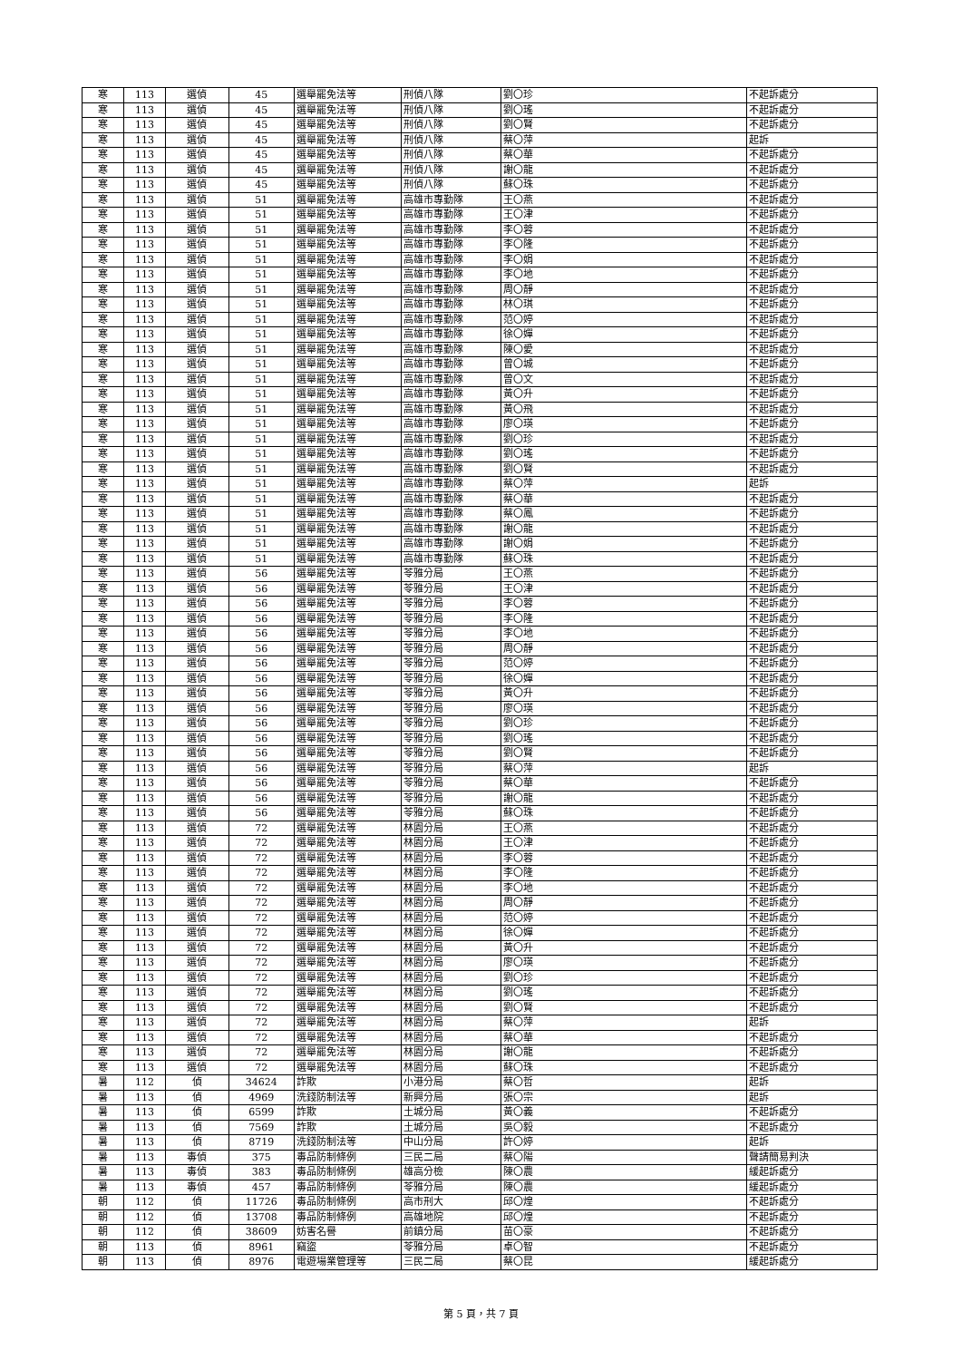| 寒 | 113 | 選偵 | 45 | 選舉罷免法等 | 刑偵八隊 | 劉〇珍 | 不起訴處分 |
| 寒 | 113 | 選偵 | 45 | 選舉罷免法等 | 刑偵八隊 | 劉〇瑤 | 不起訴處分 |
| 寒 | 113 | 選偵 | 45 | 選舉罷免法等 | 刑偵八隊 | 劉〇賢 | 不起訴處分 |
| 寒 | 113 | 選偵 | 45 | 選舉罷免法等 | 刑偵八隊 | 蔡〇萍 | 起訴 |
| 寒 | 113 | 選偵 | 45 | 選舉罷免法等 | 刑偵八隊 | 蔡〇華 | 不起訴處分 |
| 寒 | 113 | 選偵 | 45 | 選舉罷免法等 | 刑偵八隊 | 謝〇龍 | 不起訴處分 |
| 寒 | 113 | 選偵 | 45 | 選舉罷免法等 | 刑偵八隊 | 蘇〇珠 | 不起訴處分 |
| 寒 | 113 | 選偵 | 51 | 選舉罷免法等 | 高雄市專勤隊 | 王〇燕 | 不起訴處分 |
| 寒 | 113 | 選偵 | 51 | 選舉罷免法等 | 高雄市專勤隊 | 王〇津 | 不起訴處分 |
| 寒 | 113 | 選偵 | 51 | 選舉罷免法等 | 高雄市專勤隊 | 李〇蓉 | 不起訴處分 |
| 寒 | 113 | 選偵 | 51 | 選舉罷免法等 | 高雄市專勤隊 | 李〇隆 | 不起訴處分 |
| 寒 | 113 | 選偵 | 51 | 選舉罷免法等 | 高雄市專勤隊 | 李〇娟 | 不起訴處分 |
| 寒 | 113 | 選偵 | 51 | 選舉罷免法等 | 高雄市專勤隊 | 李〇地 | 不起訴處分 |
| 寒 | 113 | 選偵 | 51 | 選舉罷免法等 | 高雄市專勤隊 | 周〇靜 | 不起訴處分 |
| 寒 | 113 | 選偵 | 51 | 選舉罷免法等 | 高雄市專勤隊 | 林〇琪 | 不起訴處分 |
| 寒 | 113 | 選偵 | 51 | 選舉罷免法等 | 高雄市專勤隊 | 范〇婷 | 不起訴處分 |
| 寒 | 113 | 選偵 | 51 | 選舉罷免法等 | 高雄市專勤隊 | 徐〇嬋 | 不起訴處分 |
| 寒 | 113 | 選偵 | 51 | 選舉罷免法等 | 高雄市專勤隊 | 陳〇愛 | 不起訴處分 |
| 寒 | 113 | 選偵 | 51 | 選舉罷免法等 | 高雄市專勤隊 | 曾〇城 | 不起訴處分 |
| 寒 | 113 | 選偵 | 51 | 選舉罷免法等 | 高雄市專勤隊 | 曾〇文 | 不起訴處分 |
| 寒 | 113 | 選偵 | 51 | 選舉罷免法等 | 高雄市專勤隊 | 黃〇升 | 不起訴處分 |
| 寒 | 113 | 選偵 | 51 | 選舉罷免法等 | 高雄市專勤隊 | 黃〇飛 | 不起訴處分 |
| 寒 | 113 | 選偵 | 51 | 選舉罷免法等 | 高雄市專勤隊 | 廖〇瑛 | 不起訴處分 |
| 寒 | 113 | 選偵 | 51 | 選舉罷免法等 | 高雄市專勤隊 | 劉〇珍 | 不起訴處分 |
| 寒 | 113 | 選偵 | 51 | 選舉罷免法等 | 高雄市專勤隊 | 劉〇瑤 | 不起訴處分 |
| 寒 | 113 | 選偵 | 51 | 選舉罷免法等 | 高雄市專勤隊 | 劉〇賢 | 不起訴處分 |
| 寒 | 113 | 選偵 | 51 | 選舉罷免法等 | 高雄市專勤隊 | 蔡〇萍 | 起訴 |
| 寒 | 113 | 選偵 | 51 | 選舉罷免法等 | 高雄市專勤隊 | 蔡〇華 | 不起訴處分 |
| 寒 | 113 | 選偵 | 51 | 選舉罷免法等 | 高雄市專勤隊 | 蔡〇鳳 | 不起訴處分 |
| 寒 | 113 | 選偵 | 51 | 選舉罷免法等 | 高雄市專勤隊 | 謝〇龍 | 不起訴處分 |
| 寒 | 113 | 選偵 | 51 | 選舉罷免法等 | 高雄市專勤隊 | 謝〇娟 | 不起訴處分 |
| 寒 | 113 | 選偵 | 51 | 選舉罷免法等 | 高雄市專勤隊 | 蘇〇珠 | 不起訴處分 |
| 寒 | 113 | 選偵 | 56 | 選舉罷免法等 | 苓雅分局 | 王〇燕 | 不起訴處分 |
| 寒 | 113 | 選偵 | 56 | 選舉罷免法等 | 苓雅分局 | 王〇津 | 不起訴處分 |
| 寒 | 113 | 選偵 | 56 | 選舉罷免法等 | 苓雅分局 | 李〇蓉 | 不起訴處分 |
| 寒 | 113 | 選偵 | 56 | 選舉罷免法等 | 苓雅分局 | 李〇隆 | 不起訴處分 |
| 寒 | 113 | 選偵 | 56 | 選舉罷免法等 | 苓雅分局 | 李〇地 | 不起訴處分 |
| 寒 | 113 | 選偵 | 56 | 選舉罷免法等 | 苓雅分局 | 周〇靜 | 不起訴處分 |
| 寒 | 113 | 選偵 | 56 | 選舉罷免法等 | 苓雅分局 | 范〇婷 | 不起訴處分 |
| 寒 | 113 | 選偵 | 56 | 選舉罷免法等 | 苓雅分局 | 徐〇嬋 | 不起訴處分 |
| 寒 | 113 | 選偵 | 56 | 選舉罷免法等 | 苓雅分局 | 黃〇升 | 不起訴處分 |
| 寒 | 113 | 選偵 | 56 | 選舉罷免法等 | 苓雅分局 | 廖〇瑛 | 不起訴處分 |
| 寒 | 113 | 選偵 | 56 | 選舉罷免法等 | 苓雅分局 | 劉〇珍 | 不起訴處分 |
| 寒 | 113 | 選偵 | 56 | 選舉罷免法等 | 苓雅分局 | 劉〇瑤 | 不起訴處分 |
| 寒 | 113 | 選偵 | 56 | 選舉罷免法等 | 苓雅分局 | 劉〇賢 | 不起訴處分 |
| 寒 | 113 | 選偵 | 56 | 選舉罷免法等 | 苓雅分局 | 蔡〇萍 | 起訴 |
| 寒 | 113 | 選偵 | 56 | 選舉罷免法等 | 苓雅分局 | 蔡〇華 | 不起訴處分 |
| 寒 | 113 | 選偵 | 56 | 選舉罷免法等 | 苓雅分局 | 謝〇龍 | 不起訴處分 |
| 寒 | 113 | 選偵 | 56 | 選舉罷免法等 | 苓雅分局 | 蘇〇珠 | 不起訴處分 |
| 寒 | 113 | 選偵 | 72 | 選舉罷免法等 | 林園分局 | 王〇燕 | 不起訴處分 |
| 寒 | 113 | 選偵 | 72 | 選舉罷免法等 | 林園分局 | 王〇津 | 不起訴處分 |
| 寒 | 113 | 選偵 | 72 | 選舉罷免法等 | 林園分局 | 李〇蓉 | 不起訴處分 |
| 寒 | 113 | 選偵 | 72 | 選舉罷免法等 | 林園分局 | 李〇隆 | 不起訴處分 |
| 寒 | 113 | 選偵 | 72 | 選舉罷免法等 | 林園分局 | 李〇地 | 不起訴處分 |
| 寒 | 113 | 選偵 | 72 | 選舉罷免法等 | 林園分局 | 周〇靜 | 不起訴處分 |
| 寒 | 113 | 選偵 | 72 | 選舉罷免法等 | 林園分局 | 范〇婷 | 不起訴處分 |
| 寒 | 113 | 選偵 | 72 | 選舉罷免法等 | 林園分局 | 徐〇嬋 | 不起訴處分 |
| 寒 | 113 | 選偵 | 72 | 選舉罷免法等 | 林園分局 | 黃〇升 | 不起訴處分 |
| 寒 | 113 | 選偵 | 72 | 選舉罷免法等 | 林園分局 | 廖〇瑛 | 不起訴處分 |
| 寒 | 113 | 選偵 | 72 | 選舉罷免法等 | 林園分局 | 劉〇珍 | 不起訴處分 |
| 寒 | 113 | 選偵 | 72 | 選舉罷免法等 | 林園分局 | 劉〇瑤 | 不起訴處分 |
| 寒 | 113 | 選偵 | 72 | 選舉罷免法等 | 林園分局 | 劉〇賢 | 不起訴處分 |
| 寒 | 113 | 選偵 | 72 | 選舉罷免法等 | 林園分局 | 蔡〇萍 | 起訴 |
| 寒 | 113 | 選偵 | 72 | 選舉罷免法等 | 林園分局 | 蔡〇華 | 不起訴處分 |
| 寒 | 113 | 選偵 | 72 | 選舉罷免法等 | 林園分局 | 謝〇龍 | 不起訴處分 |
| 寒 | 113 | 選偵 | 72 | 選舉罷免法等 | 林園分局 | 蘇〇珠 | 不起訴處分 |
| 暑 | 112 | 偵 | 34624 | 詐欺 | 小港分局 | 蔡〇哲 | 起訴 |
| 暑 | 113 | 偵 | 4969 | 洗錢防制法等 | 新興分局 | 張〇宗 | 起訴 |
| 暑 | 113 | 偵 | 6599 | 詐欺 | 土城分局 | 黃〇義 | 不起訴處分 |
| 暑 | 113 | 偵 | 7569 | 詐欺 | 土城分局 | 吳〇毅 | 不起訴處分 |
| 暑 | 113 | 偵 | 8719 | 洗錢防制法等 | 中山分局 | 許〇婷 | 起訴 |
| 暑 | 113 | 毒偵 | 375 | 毒品防制條例 | 三民二局 | 蔡〇陽 | 聲請簡易判決 |
| 暑 | 113 | 毒偵 | 383 | 毒品防制條例 | 雄高分檢 | 陳〇農 | 緩起訴處分 |
| 暑 | 113 | 毒偵 | 457 | 毒品防制條例 | 苓雅分局 | 陳〇農 | 緩起訴處分 |
| 朝 | 112 | 偵 | 11726 | 毒品防制條例 | 高市刑大 | 邱〇煌 | 不起訴處分 |
| 朝 | 112 | 偵 | 13708 | 毒品防制條例 | 高雄地院 | 邱〇煌 | 不起訴處分 |
| 朝 | 112 | 偵 | 38609 | 妨害名譽 | 前鎮分局 | 苗〇豪 | 不起訴處分 |
| 朝 | 113 | 偵 | 8961 | 竊盜 | 苓雅分局 | 卓〇智 | 不起訴處分 |
| 朝 | 113 | 偵 | 8976 | 電遊場業管理等 | 三民二局 | 蔡〇昆 | 緩起訴處分 |
第 5 頁，共 7 頁